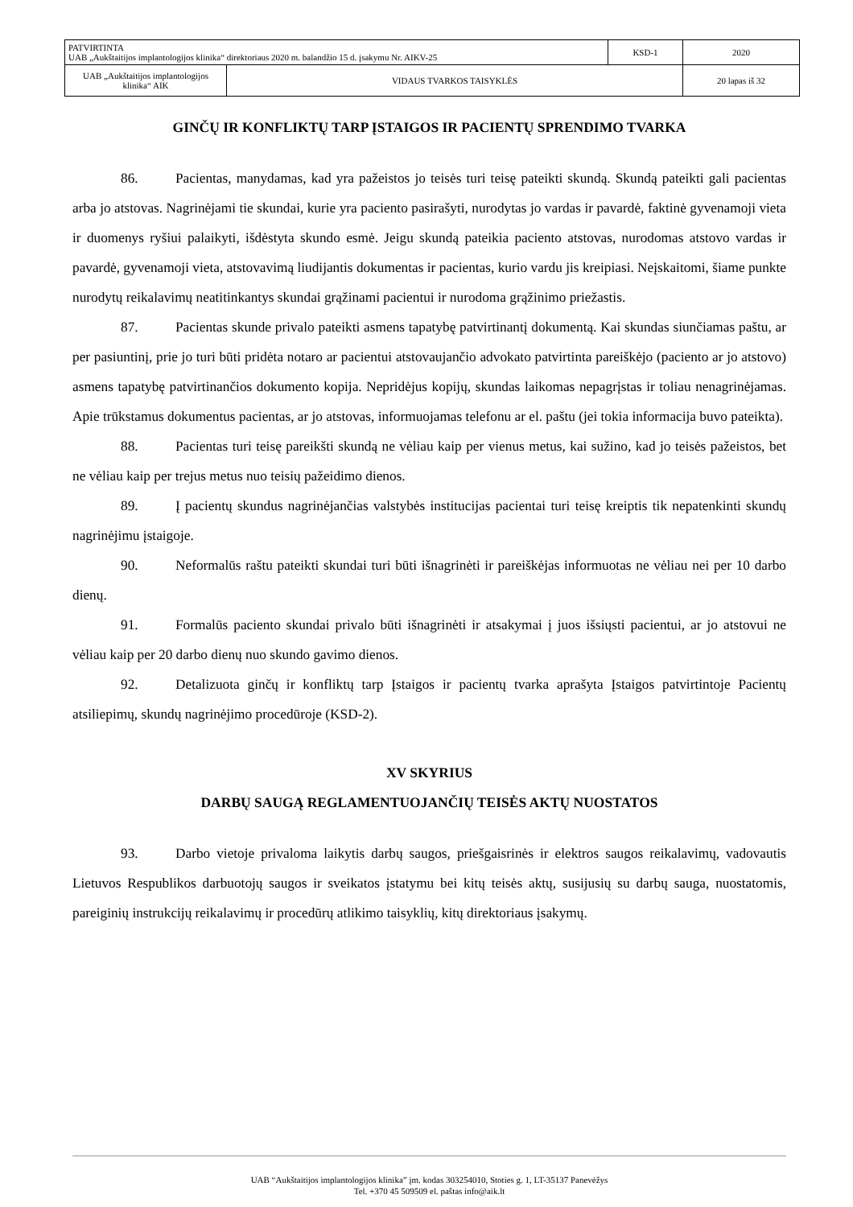| PATVIRTINTA UAB „Aukštaitijos implantologijos klinika“ direktoriaus 2020 m. balandžio 15 d. įsakymu Nr. AIKV-25 | | KSD-1 | 2020 |
| UAB „Aukštaitijos implantologijos klinika“ AIK | VIDAUS TVARKOS TAISYKLĖS | | 20 lapas iš 32 |
GINČŲ IR KONFLIKTŲ TARP ĮSTAIGOS IR PACIENTŲ SPRENDIMO TVARKA
86. Pacientas, manydamas, kad yra pažeistos jo teisės turi teisę pateikti skundą. Skundą pateikti gali pacientas arba jo atstovas. Nagrinėjami tie skundai, kurie yra paciento pasirašyti, nurodytas jo vardas ir pavardė, faktinė gyvenamoji vieta ir duomenys ryšiui palaikyti, išdėstyta skundo esmė. Jeigu skundą pateikia paciento atstovas, nurodomas atstovo vardas ir pavardė, gyvenamoji vieta, atstovavimą liudijantis dokumentas ir pacientas, kurio vardu jis kreipiasi. Neįskaitomi, šiame punkte nurodytų reikalavimų neatitinkantys skundai grąžinami pacientui ir nurodoma grąžinimo priežastis.
87. Pacientas skunde privalo pateikti asmens tapatybę patvirtinantį dokumentą. Kai skundas siunčiamas paštu, ar per pasiuntinį, prie jo turi būti pridėta notaro ar pacientui atstovaujančio advokato patvirtinta pareiškėjo (paciento ar jo atstovo) asmens tapatybę patvirtinančios dokumento kopija. Nepridėjus kopijų, skundas laikomas nepagrįstas ir toliau nenagrinėjamas. Apie trūkstamus dokumentus pacientas, ar jo atstovas, informuojamas telefonu ar el. paštu (jei tokia informacija buvo pateikta).
88. Pacientas turi teisę pareikšti skundą ne vėliau kaip per vienus metus, kai sužino, kad jo teisės pažeistos, bet ne vėliau kaip per trejus metus nuo teisių pažeidimo dienos.
89. Į pacientų skundus nagrinėjančias valstybės institucijas pacientai turi teisę kreiptis tik nepatenkinti skundų nagrinėjimu įstaigoje.
90. Neformalūs raštu pateikti skundai turi būti išnagrinėti ir pareiškėjas informuotas ne vėliau nei per 10 darbo dienų.
91. Formalūs paciento skundai privalo būti išnagrinėti ir atsakymai į juos išsiųsti pacientui, ar jo atstovui ne vėliau kaip per 20 darbo dienų nuo skundo gavimo dienos.
92. Detalizuota ginčų ir konfliktų tarp Įstaigos ir pacientų tvarka aprašyta Įstaigos patvirtintoje Pacientų atsiliepimų, skundų nagrinėjimo procedūroje (KSD-2).
XV SKYRIUS
DARBŲ SAUGĄ REGLAMENTUOJANČIŲ TEISĖS AKTŲ NUOSTATOS
93. Darbo vietoje privaloma laikytis darbų saugos, priešgaisrinės ir elektros saugos reikalavimų, vadovautis Lietuvos Respublikos darbuotojų saugos ir sveikatos įstatymu bei kitų teisės aktų, susijusių su darbų sauga, nuostatomis, pareiginių instrukcijų reikalavimų ir procedūrų atlikimo taisyklių, kitų direktoriaus įsakymų.
UAB “Aukštaitijos implantologijos klinika” įm. kodas 303254010, Stoties g. 1, LT-35137 Panevėžys
Tel. +370 45 509509 el. paštas info@aik.lt